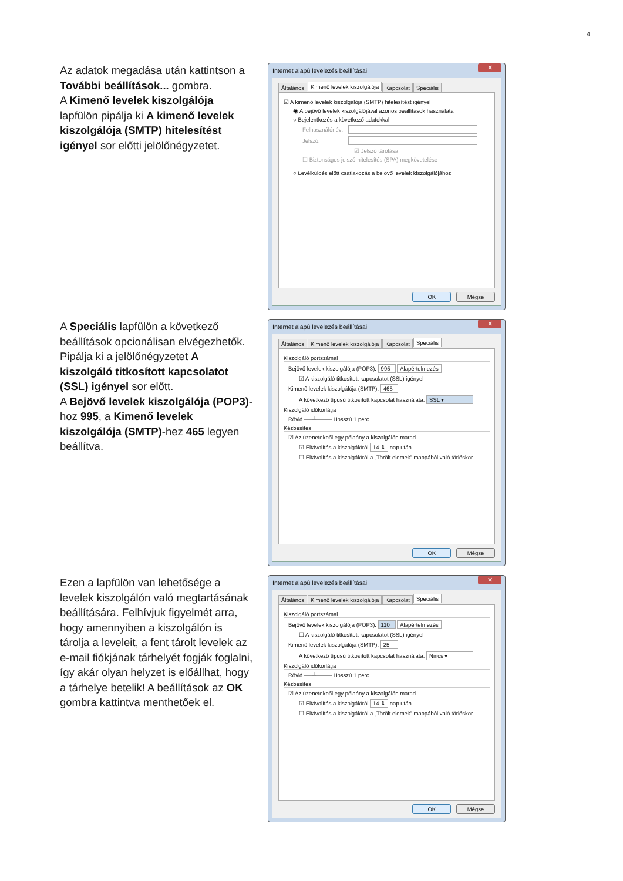4
Az adatok megadása után kattintson a További beállítások... gombra.
A Kimenő levelek kiszolgálója lapfülön pipálja ki A kimenő levelek kiszolgálója (SMTP) hitelesítést igényel sor előtti jelölőnégyzetet.
Internet alapú levelezés beállításai ✕
Általános Kimenő levelek kiszolgálója Kapcsolat Speciális
☑ A kimenő levelek kiszolgálója (SMTP) hitelesítést igényel
◉ A bejövő levelek kiszolgálójával azonos beállítások használata
○ Bejelentkezés a következő adatokkal
Felhasználónév:
Jelszó:
☑ Jelszó tárolása
☐ Biztonságos jelszó-hitelesítés (SPA) megkövetelése
○ Levélküldés előtt csatlakozás a bejövő levelek kiszolgálójához
OK Mégse
A Speciális lapfülön a következő beállítások opcionálisan elvégezhetők. Pipálja ki a jelölőnégyzetet A kiszolgáló titkosított kapcsolatot (SSL) igényel sor előtt.
A Bejövő levelek kiszolgálója (POP3)-hoz 995, a Kimenő levelek kiszolgálója (SMTP)-hez 465 legyen beállítva.
Internet alapú levelezés beállításai ✕
Általános Kimenő levelek kiszolgálója Kapcsolat Speciális
Kiszolgáló portszámai
Bejövő levelek kiszolgálója (POP3): 995 Alapértelmezés
☑ A kiszolgáló titkosított kapcsolatot (SSL) igényel
Kimenő levelek kiszolgálója (SMTP): 465
A következő típusú titkosított kapcsolat használata: SSL ▾
Kiszolgáló időkorlátja
Rövid ──┴──── Hosszú 1 perc
Kézbesítés
☑ Az üzenetekből egy példány a kiszolgálón marad
☑ Eltávolítás a kiszolgálóról 14 ⇕ nap után
☐ Eltávolítás a kiszolgálóról a „Törölt elemek” mappából való törléskor
OK Mégse
Ezen a lapfülön van lehetősége a levelek kiszolgálón való megtartásának beállítására. Felhívjuk figyelmét arra, hogy amennyiben a kiszolgálón is tárolja a leveleit, a fent tárolt levelek az e-mail fiókjának tárhelyét fogják foglalni, így akár olyan helyzet is előállhat, hogy a tárhelye betelik! A beállítások az OK gombra kattintva menthetőek el.
Internet alapú levelezés beállításai ✕
Általános Kimenő levelek kiszolgálója Kapcsolat Speciális
Kiszolgáló portszámai
Bejövő levelek kiszolgálója (POP3): 110 Alapértelmezés
☐ A kiszolgáló titkosított kapcsolatot (SSL) igényel
Kimenő levelek kiszolgálója (SMTP): 25
A következő típusú titkosított kapcsolat használata: Nincs ▾
Kiszolgáló időkorlátja
Rövid ──┴──── Hosszú 1 perc
Kézbesítés
☑ Az üzenetekből egy példány a kiszolgálón marad
☑ Eltávolítás a kiszolgálóról 14 ⇕ nap után
☐ Eltávolítás a kiszolgálóról a „Törölt elemek” mappából való törléskor
OK Mégse